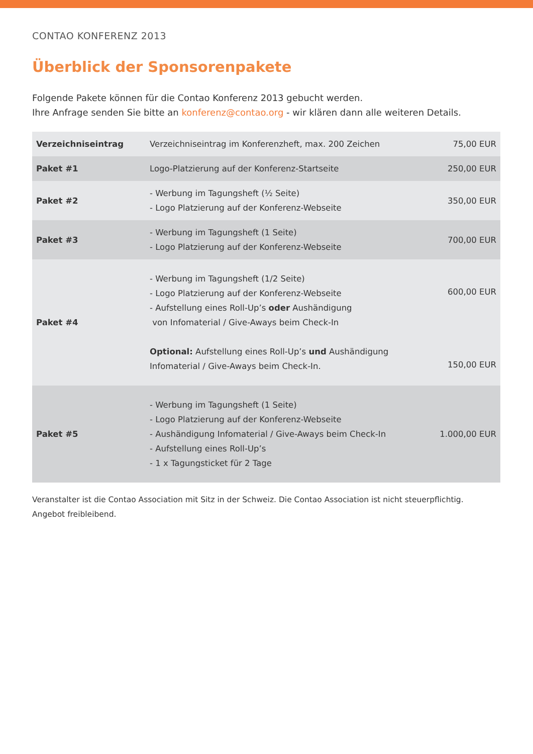CONTAO KONFERENZ 2013
Überblick der Sponsorenpakete
Folgende Pakete können für die Contao Konferenz 2013 gebucht werden.
Ihre Anfrage senden Sie bitte an konferenz@contao.org - wir klären dann alle weiteren Details.
| Verzeichniseintrag | Verzeichniseintrag im Konferenzheft, max. 200 Zeichen | 75,00 EUR |
| Paket #1 | Logo-Platzierung auf der Konferenz-Startseite | 250,00 EUR |
| Paket #2 | - Werbung im Tagungsheft (½ Seite) - Logo Platzierung auf der Konferenz-Webseite | 350,00 EUR |
| Paket #3 | - Werbung im Tagungsheft (1 Seite) - Logo Platzierung auf der Konferenz-Webseite | 700,00 EUR |
| Paket #4 | - Werbung im Tagungsheft (1/2 Seite) - Logo Platzierung auf der Konferenz-Webseite - Aufstellung eines Roll-Up’s oder Aushändigung von Infomaterial / Give-Aways beim Check-In Optional: Aufstellung eines Roll-Up’s und Aushändigung Infomaterial / Give-Aways beim Check-In. | 600,00 EUR 150,00 EUR |
| Paket #5 | - Werbung im Tagungsheft (1 Seite) - Logo Platzierung auf der Konferenz-Webseite - Aushändigung Infomaterial / Give-Aways beim Check-In - Aufstellung eines Roll-Up’s - 1 x Tagungsticket für 2 Tage | 1.000,00 EUR |
Veranstalter ist die Contao Association mit Sitz in der Schweiz. Die Contao Association ist nicht steuerpflichtig.
Angebot freibleibend.